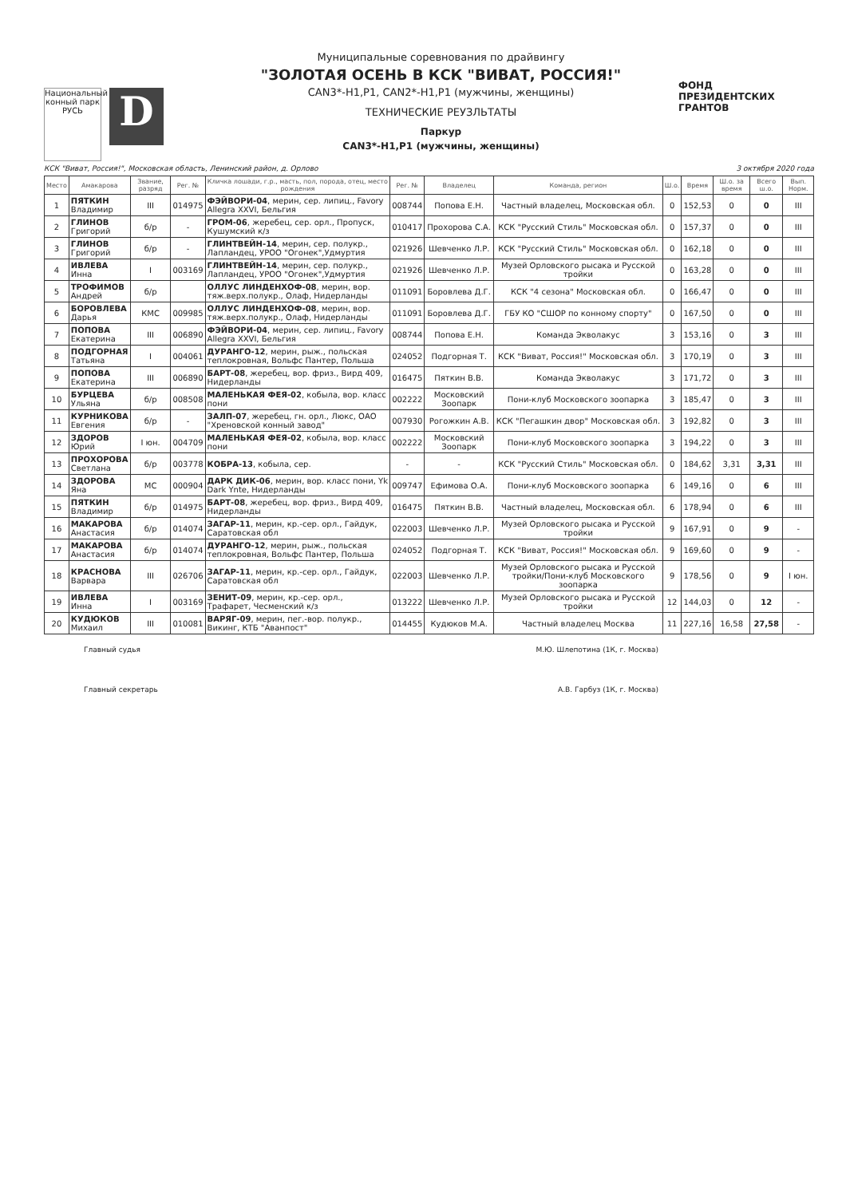Национальный конный парк РУСЬ
D
Муниципальные соревнования по драйвингу
"ЗОЛОТАЯ ОСЕНЬ В КСК "ВИВАТ, РОССИЯ!"
CAN3*-H1,P1, CAN2*-H1,P1 (мужчины, женщины)
ТЕХНИЧЕСКИЕ РЕУЗЛЬТАТЫ
Паркур
CAN3*-H1,P1 (мужчины, женщины)
ФОНД
ПРЕЗИДЕНТСКИХ
ГРАНТОВ
КСК "Виват, Россия!", Московская область, Ленинский район, д. Орлово 3 октября 2020 года
| Место | Амакарова | Звание, разряд | Рег. № | Кличка лошади, г.р., масть, пол, порода, отец, место рождения | Рег. № | Владелец | Команда, регион | Ш.о. | Время | Ш.о. за время | Всего ш.о. | Вып. Норм. |
| --- | --- | --- | --- | --- | --- | --- | --- | --- | --- | --- | --- | --- |
| 1 | ПЯТКИН Владимир | III | 014975 | ФЭЙВОРИ-04 , мерин, сер. липиц., Favory Allegra XXVI, Бельгия | 008744 | Попова Е.Н. | Частный владелец, Московская обл. | 0 | 152,53 | 0 | 0 | III |
| 2 | ГЛИНОВ Григорий | б/р | - | ГРОМ-06 , жеребец, сер. орл., Пропуск, Кушумский к/з | 010417 | Прохорова С.А. | КСК "Русский Стиль" Московская обл. | 0 | 157,37 | 0 | 0 | III |
| 3 | ГЛИНОВ Григорий | б/р | - | ГЛИНТВЕЙН-14 , мерин, сер. полукр., Лапландец, УРОО "Огонек",Удмуртия | 021926 | Шевченко Л.Р. | КСК "Русский Стиль" Московская обл. | 0 | 162,18 | 0 | 0 | III |
| 4 | ИВЛЕВА Инна | I | 003169 | ГЛИНТВЕЙН-14 , мерин, сер. полукр., Лапландец, УРОО "Огонек",Удмуртия | 021926 | Шевченко Л.Р. | Музей Орловского рысака и Русской тройки | 0 | 163,28 | 0 | 0 | III |
| 5 | ТРОФИМОВ Андрей | б/р | | ОЛЛУС ЛИНДЕНХОФ-08 , мерин, вор. тяж.верх.полукр., Олаф, Нидерланды | 011091 | Боровлева Д.Г. | КСК "4 сезона" Московская обл. | 0 | 166,47 | 0 | 0 | III |
| 6 | БОРОВЛЕВА Дарья | КМС | 009985 | ОЛЛУС ЛИНДЕНХОФ-08 , мерин, вор. тяж.верх.полукр., Олаф, Нидерланды | 011091 | Боровлева Д.Г. | ГБУ КО "СШОР по конному спорту" | 0 | 167,50 | 0 | 0 | III |
| 7 | ПОПОВА Екатерина | III | 006890 | ФЭЙВОРИ-04 , мерин, сер. липиц., Favory Allegra XXVI, Бельгия | 008744 | Попова Е.Н. | Команда Экволакус | 3 | 153,16 | 0 | 3 | III |
| 8 | ПОДГОРНАЯ Татьяна | I | 004061 | ДУРАНГО-12 , мерин, рыж., польская теплокровная, Вольфс Пантер, Польша | 024052 | Подгорная Т. | КСК "Виват, Россия!" Московская обл. | 3 | 170,19 | 0 | 3 | III |
| 9 | ПОПОВА Екатерина | III | 006890 | БАРТ-08 , жеребец, вор. фриз., Вирд 409, Нидерланды | 016475 | Пяткин В.В. | Команда Экволакус | 3 | 171,72 | 0 | 3 | III |
| 10 | БУРЦЕВА Ульяна | б/р | 008508 | МАЛЕНЬКАЯ ФЕЯ-02 , кобыла, вор. класс пони | 002222 | Московский Зоопарк | Пони-клуб Московского зоопарка | 3 | 185,47 | 0 | 3 | III |
| 11 | КУРНИКОВА Евгения | б/р | - | ЗАЛП-07 , жеребец, гн. орл., Люкс, ОАО "Хреновской конный завод" | 007930 | Рогожкин А.В. | КСК "Пегашкин двор" Московская обл. | 3 | 192,82 | 0 | 3 | III |
| 12 | ЗДОРОВ Юрий | I юн. | 004709 | МАЛЕНЬКАЯ ФЕЯ-02 , кобыла, вор. класс пони | 002222 | Московский Зоопарк | Пони-клуб Московского зоопарка | 3 | 194,22 | 0 | 3 | III |
| 13 | ПРОХОРОВА Светлана | б/р | 003778 | КОБРА-13 , кобыла, сер. | - | - | КСК "Русский Стиль" Московская обл. | 0 | 184,62 | 3,31 | 3,31 | III |
| 14 | ЗДОРОВА Яна | МС | 000904 | ДАРК ДИК-06 , мерин, вор. класс пони, Yk Dark Ynte, Нидерланды | 009747 | Ефимова О.А. | Пони-клуб Московского зоопарка | 6 | 149,16 | 0 | 6 | III |
| 15 | ПЯТКИН Владимир | б/р | 014975 | БАРТ-08 , жеребец, вор. фриз., Вирд 409, Нидерланды | 016475 | Пяткин В.В. | Частный владелец, Московская обл. | 6 | 178,94 | 0 | 6 | III |
| 16 | МАКАРОВА Анастасия | б/р | 014074 | ЗАГАР-11 , мерин, кр.-сер. орл., Гайдук, Саратовская обл | 022003 | Шевченко Л.Р. | Музей Орловского рысака и Русской тройки | 9 | 167,91 | 0 | 9 | - |
| 17 | МАКАРОВА Анастасия | б/р | 014074 | ДУРАНГО-12 , мерин, рыж., польская теплокровная, Вольфс Пантер, Польша | 024052 | Подгорная Т. | КСК "Виват, Россия!" Московская обл. | 9 | 169,60 | 0 | 9 | - |
| 18 | КРАСНОВА Варвара | III | 026706 | ЗАГАР-11 , мерин, кр.-сер. орл., Гайдук, Саратовская обл | 022003 | Шевченко Л.Р. | Музей Орловского рысака и Русской тройки/Пони-клуб Московского зоопарка | 9 | 178,56 | 0 | 9 | I юн. |
| 19 | ИВЛЕВА Инна | I | 003169 | ЗЕНИТ-09 , мерин, кр.-сер. орл., Трафарет, Чесменский к/з | 013222 | Шевченко Л.Р. | Музей Орловского рысака и Русской тройки | 12 | 144,03 | 0 | 12 | - |
| 20 | КУДЮКОВ Михаил | III | 010081 | ВАРЯГ-09 , мерин, пег.-вор. полукр., Викинг, КТБ "Аванпост" | 014455 | Кудюков М.А. | Частный владелец Москва | 11 | 227,16 | 16,58 | 27,58 | - |
Главный судья М.Ю. Шлепотина (1К, г. Москва)
Главный секретарь А.В. Гарбуз (1К, г. Москва)